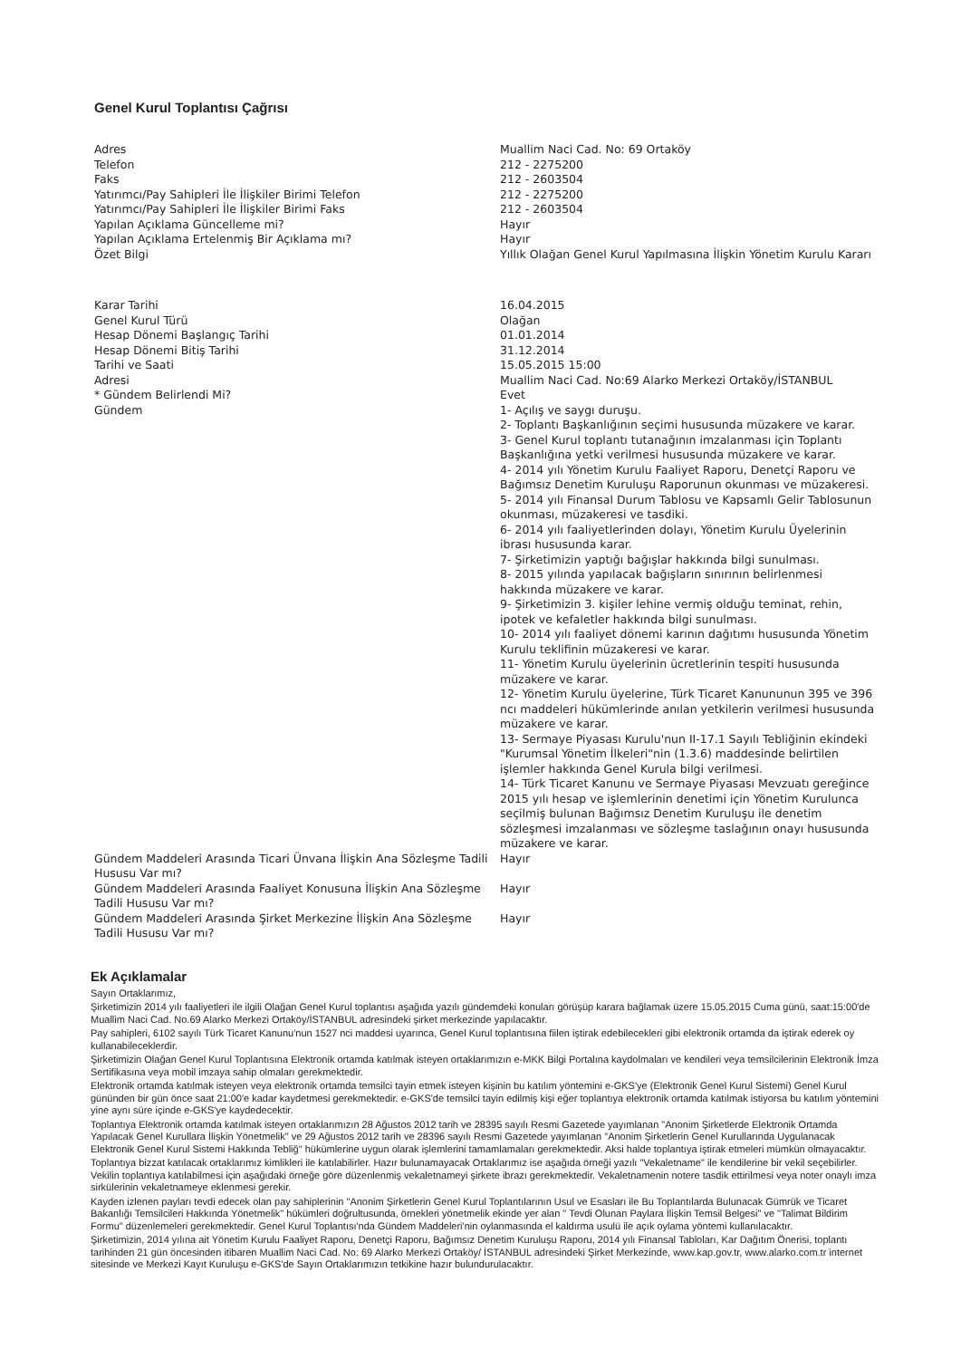Genel Kurul Toplantısı Çağrısı
| Adres | Muallim Naci Cad. No: 69 Ortaköy |
| Telefon | 212 - 2275200 |
| Faks | 212 - 2603504 |
| Yatırımcı/Pay Sahipleri İle İlişkiler Birimi Telefon | 212 - 2275200 |
| Yatırımcı/Pay Sahipleri İle İlişkiler Birimi Faks | 212 - 2603504 |
| Yapılan Açıklama Güncelleme mi? | Hayır |
| Yapılan Açıklama Ertelenmiş Bir Açıklama mı? | Hayır |
| Özet Bilgi | Yıllık Olağan Genel Kurul Yapılmasına İlişkin Yönetim Kurulu Kararı |
| Karar Tarihi | 16.04.2015 |
| Genel Kurul Türü | Olağan |
| Hesap Dönemi Başlangıç Tarihi | 01.01.2014 |
| Hesap Dönemi Bitiş Tarihi | 31.12.2014 |
| Tarihi ve Saati | 15.05.2015 15:00 |
| Adresi | Muallim Naci Cad. No:69 Alarko Merkezi Ortaköy/İSTANBUL |
| * Gündem Belirlendi Mi? | Evet |
| Gündem | 1- Açılış ve saygı duruşu. 2- Toplantı Başkanlığının seçimi hususunda müzakere ve karar. 3- Genel Kurul toplantı tutanağının imzalanması için Toplantı Başkanlığına yetki verilmesi hususunda müzakere ve karar. 4- 2014 yılı Yönetim Kurulu Faaliyet Raporu, Denetçi Raporu ve Bağımsız Denetim Kuruluşu Raporunun okunması ve müzakeresi. 5- 2014 yılı Finansal Durum Tablosu ve Kapsamlı Gelir Tablosunun okunması, müzakeresi ve tasdiki. 6- 2014 yılı faaliyetlerinden dolayı, Yönetim Kurulu Üyelerinin ibrası hususunda karar. 7- Şirketimizin yaptığı bağışlar hakkında bilgi sunulması. 8- 2015 yılında yapılacak bağışların sınırının belirlenmesi hakkında müzakere ve karar. 9- Şirketimizin 3. kişiler lehine vermiş olduğu teminat, rehin, ipotek ve kefaletler hakkında bilgi sunulması. 10- 2014 yılı faaliyet dönemi karının dağıtımı hususunda Yönetim Kurulu teklifinin müzakeresi ve karar. 11- Yönetim Kurulu üyelerinin ücretlerinin tespiti hususunda müzakere ve karar. 12- Yönetim Kurulu üyelerine, Türk Ticaret Kanununun 395 ve 396 ncı maddeleri hükümlerinde anılan yetkilerin verilmesi hususunda müzakere ve karar. 13- Sermaye Piyasası Kurulu'nun II-17.1 Sayılı Tebliğinin ekindeki "Kurumsal Yönetim İlkeleri"nin (1.3.6) maddesinde belirtilen işlemler hakkında Genel Kurula bilgi verilmesi. 14- Türk Ticaret Kanunu ve Sermaye Piyasası Mevzuatı gereğince 2015 yılı hesap ve işlemlerinin denetimi için Yönetim Kurulunca seçilmiş bulunan Bağımsız Denetim Kuruluşu ile denetim sözleşmesi imzalanması ve sözleşme taslağının onayı hususunda müzakere ve karar. |
| Gündem Maddeleri Arasında Ticari Ünvana İlişkin Ana Sözleşme Tadili Hususu Var mı? | Hayır |
| Gündem Maddeleri Arasında Faaliyet Konusuna İlişkin Ana Sözleşme Tadili Hususu Var mı? | Hayır |
| Gündem Maddeleri Arasında Şirket Merkezine İlişkin Ana Sözleşme Tadili Hususu Var mı? | Hayır |
Ek Açıklamalar
Sayın Ortaklarımız,
Şirketimizin 2014 yılı faaliyetleri ile ilgili Olağan Genel Kurul toplantısı aşağıda yazılı gündemdeki konuları görüşüp karara bağlamak üzere 15.05.2015 Cuma günü, saat:15:00'de Muallim Naci Cad. No.69 Alarko Merkezi Ortaköy/İSTANBUL adresindeki şirket merkezinde yapılacaktır.
Pay sahipleri, 6102 sayılı Türk Ticaret Kanunu'nun 1527 nci maddesi uyarınca, Genel Kurul toplantısına fiilen iştirak edebilecekleri gibi elektronik ortamda da iştirak ederek oy kullanabileceklerdir.
Şirketimizin Olağan Genel Kurul Toplantısına Elektronik ortamda katılmak isteyen ortaklarımızın e-MKK Bilgi Portalına kaydolmaları ve kendileri veya temsilcilerinin Elektronik İmza Sertifikasına veya mobil imzaya sahip olmaları gerekmektedir.
Elektronik ortamda katılmak isteyen veya elektronik ortamda temsilci tayin etmek isteyen kişinin bu katılım yöntemini e-GKS'ye (Elektronik Genel Kurul Sistemi) Genel Kurul gününden bir gün önce saat 21:00'e kadar kaydetmesi gerekmektedir. e-GKS'de temsilci tayin edilmiş kişi eğer toplantıya elektronik ortamda katılmak istiyorsa bu katılım yöntemini yine aynı süre içinde e-GKS'ye kaydedecektir.
Toplantıya Elektronik ortamda katılmak isteyen ortaklarımızın 28 Ağustos 2012 tarih ve 28395 sayılı Resmi Gazetede yayımlanan "Anonim Şirketlerde Elektronik Ortamda Yapılacak Genel Kurullara İlişkin Yönetmelik" ve 29 Ağustos 2012 tarih ve 28396 sayılı Resmi Gazetede yayımlanan "Anonim Şirketlerin Genel Kurullarında Uygulanacak Elektronik Genel Kurul Sistemi Hakkında Tebliğ" hükümlerine uygun olarak işlemlerini tamamlamaları gerekmektedir. Aksi halde toplantıya iştirak etmeleri mümkün olmayacaktır.
Toplantıya bizzat katılacak ortaklarımız kimlikleri ile katılabilirler. Hazır bulunamayacak Ortaklarımız ise aşağıda örneği yazılı "Vekaletname" ile kendilerine bir vekil seçebilirler. Vekilin toplantıya katılabilmesi için aşağıdaki örneğe göre düzenlenmiş vekaletnameyi şirkete ibrazı gerekmektedir. Vekaletnamenin notere tasdik ettirilmesi veya noter onaylı imza sirkülerinin vekaletnameye eklenmesi gerekir.
Kayden izlenen payları tevdi edecek olan pay sahiplerinin "Anonim Şirketlerin Genel Kurul Toplantılarının Usul ve Esasları ile Bu Toplantılarda Bulunacak Gümrük ve Ticaret Bakanlığı Temsilcileri Hakkında Yönetmelik" hükümleri doğrultusunda, örnekleri yönetmelik ekinde yer alan " Tevdi Olunan Paylara İlişkin Temsil Belgesi" ve "Talimat Bildirim Formu" düzenlemeleri gerekmektedir. Genel Kurul Toplantısı'nda Gündem Maddeleri'nin oylanmasında el kaldırma usulü ile açık oylama yöntemi kullanılacaktır.
Şirketimizin, 2014 yılına ait Yönetim Kurulu Faaliyet Raporu, Denetçi Raporu, Bağımsız Denetim Kuruluşu Raporu, 2014 yılı Finansal Tabloları, Kar Dağıtım Önerisi, toplantı tarihinden 21 gün öncesinden itibaren Muallim Naci Cad. No: 69 Alarko Merkezi Ortaköy/ İSTANBUL adresindeki Şirket Merkezinde, www.kap.gov.tr, www.alarko.com.tr internet sitesinde ve Merkezi Kayıt Kuruluşu e-GKS'de Sayın Ortaklarımızın tetkikine hazır bulundurulacaktır.